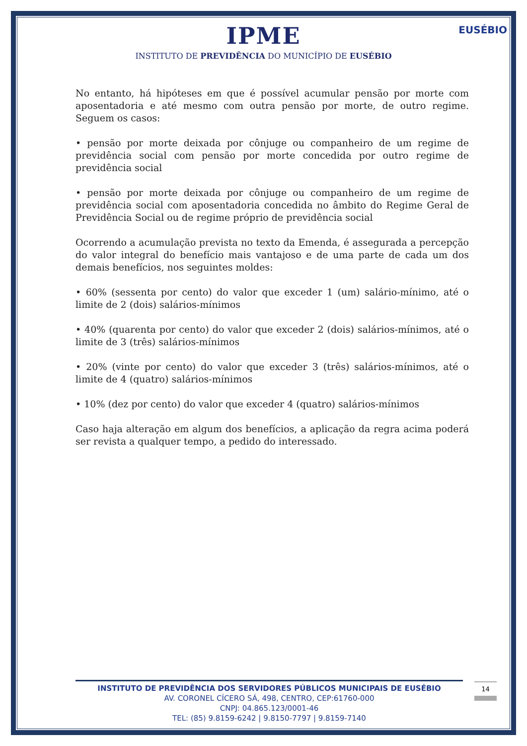IPME
INSTITUTO DE PREVIDÊNCIA DO MUNICÍPIO DE EUSÉBIO
EUSÉBIO
No entanto, há hipóteses em que é possível acumular pensão por morte com aposentadoria e até mesmo com outra pensão por morte, de outro regime. Seguem os casos:
• pensão por morte deixada por cônjuge ou companheiro de um regime de previdência social com pensão por morte concedida por outro regime de previdência social
• pensão por morte deixada por cônjuge ou companheiro de um regime de previdência social com aposentadoria concedida no âmbito do Regime Geral de Previdência Social ou de regime próprio de previdência social
Ocorrendo a acumulação prevista no texto da Emenda, é assegurada a percepção do valor integral do benefício mais vantajoso e de uma parte de cada um dos demais benefícios, nos seguintes moldes:
• 60% (sessenta por cento) do valor que exceder 1 (um) salário-mínimo, até o limite de 2 (dois) salários-mínimos
• 40% (quarenta por cento) do valor que exceder 2 (dois) salários-mínimos, até o limite de 3 (três) salários-mínimos
• 20% (vinte por cento) do valor que exceder 3 (três) salários-mínimos, até o limite de 4 (quatro) salários-mínimos
• 10% (dez por cento) do valor que exceder 4 (quatro) salários-mínimos
Caso haja alteração em algum dos benefícios, a aplicação da regra acima poderá ser revista a qualquer tempo, a pedido do interessado.
INSTITUTO DE PREVIDÊNCIA DOS SERVIDORES PÚBLICOS MUNICIPAIS DE EUSÉBIO
AV. CORONEL CÍCERO SÁ, 498, CENTRO, CEP:61760-000
CNPJ: 04.865.123/0001-46
TEL: (85) 9.8159-6242 | 9.8150-7797 | 9.8159-7140
14